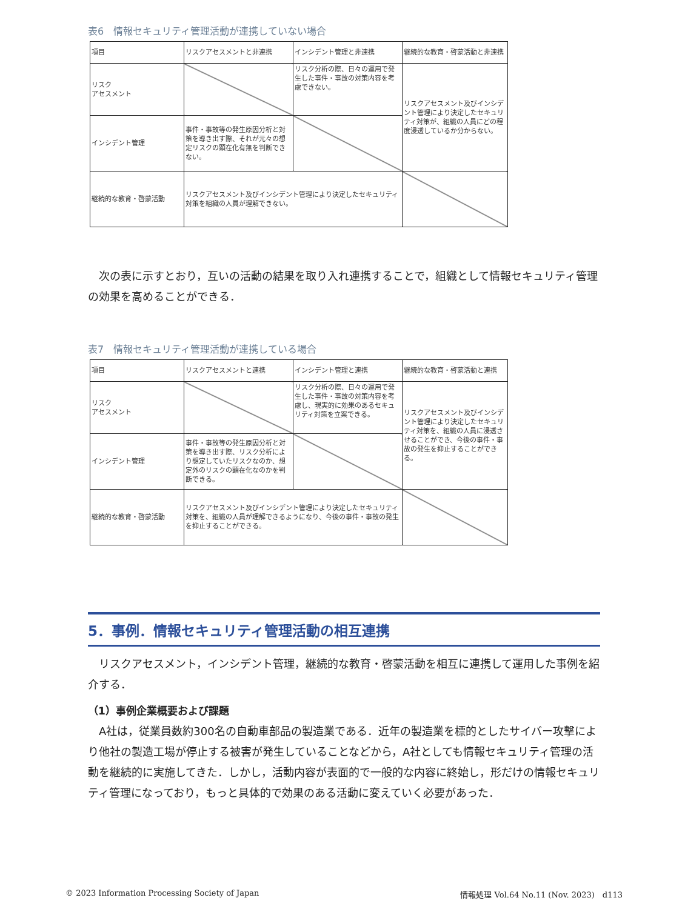表6　情報セキュリティ管理活動が連携していない場合
| 項目 | リスクアセスメントと非連携 | インシデント管理と非連携 | 継続的な教育・啓蒙活動と非連携 |
| リスク アセスメント | | リスク分析の際、日々の運用で発生した事件・事故の対策内容を考慮できない。 | リスクアセスメント及びインシデント管理により決定したセキュリティ対策が、組織の人員にどの程度浸透しているか分からない。 |
| インシデント管理 | 事件・事故等の発生原因分析と対策を導き出す際、それが元々の想定リスクの顕在化有無を判断できない。 | | |
| 継続的な教育・啓蒙活動 | リスクアセスメント及びインシデント管理により決定したセキュリティ対策を組織の人員が理解できない。 | | |
次の表に示すとおり，互いの活動の結果を取り入れ連携することで，組織として情報セキュリティ管理の効果を高めることができる．
表7　情報セキュリティ管理活動が連携している場合
| 項目 | リスクアセスメントと連携 | インシデント管理と連携 | 継続的な教育・啓蒙活動と連携 |
| リスク アセスメント | | リスク分析の際、日々の運用で発生した事件・事故の対策内容を考慮し、現実的に効果のあるセキュリティ対策を立案できる。 | リスクアセスメント及びインシデント管理により決定したセキュリティ対策を、組織の人員に浸透させることができ、今後の事件・事故の発生を抑止することができる。 |
| インシデント管理 | 事件・事故等の発生原因分析と対策を導き出す際、リスク分析により想定していたリスクなのか、想定外のリスクの顕在化なのかを判断できる。 | | |
| 継続的な教育・啓蒙活動 | リスクアセスメント及びインシデント管理により決定したセキュリティ対策を、組織の人員が理解できるようになり、今後の事件・事故の発生を抑止することができる。 | | |
5．事例．情報セキュリティ管理活動の相互連携
リスクアセスメント，インシデント管理，継続的な教育・啓蒙活動を相互に連携して運用した事例を紹介する．
（1）事例企業概要および課題
A社は，従業員数約300名の自動車部品の製造業である．近年の製造業を標的としたサイバー攻撃により他社の製造工場が停止する被害が発生していることなどから，A社としても情報セキュリティ管理の活動を継続的に実施してきた．しかし，活動内容が表面的で一般的な内容に終始し，形だけの情報セキュリティ管理になっており，もっと具体的で効果のある活動に変えていく必要があった．
© 2023 Information Processing Society of Japan 情報処理 Vol.64 No.11 (Nov. 2023)　d113